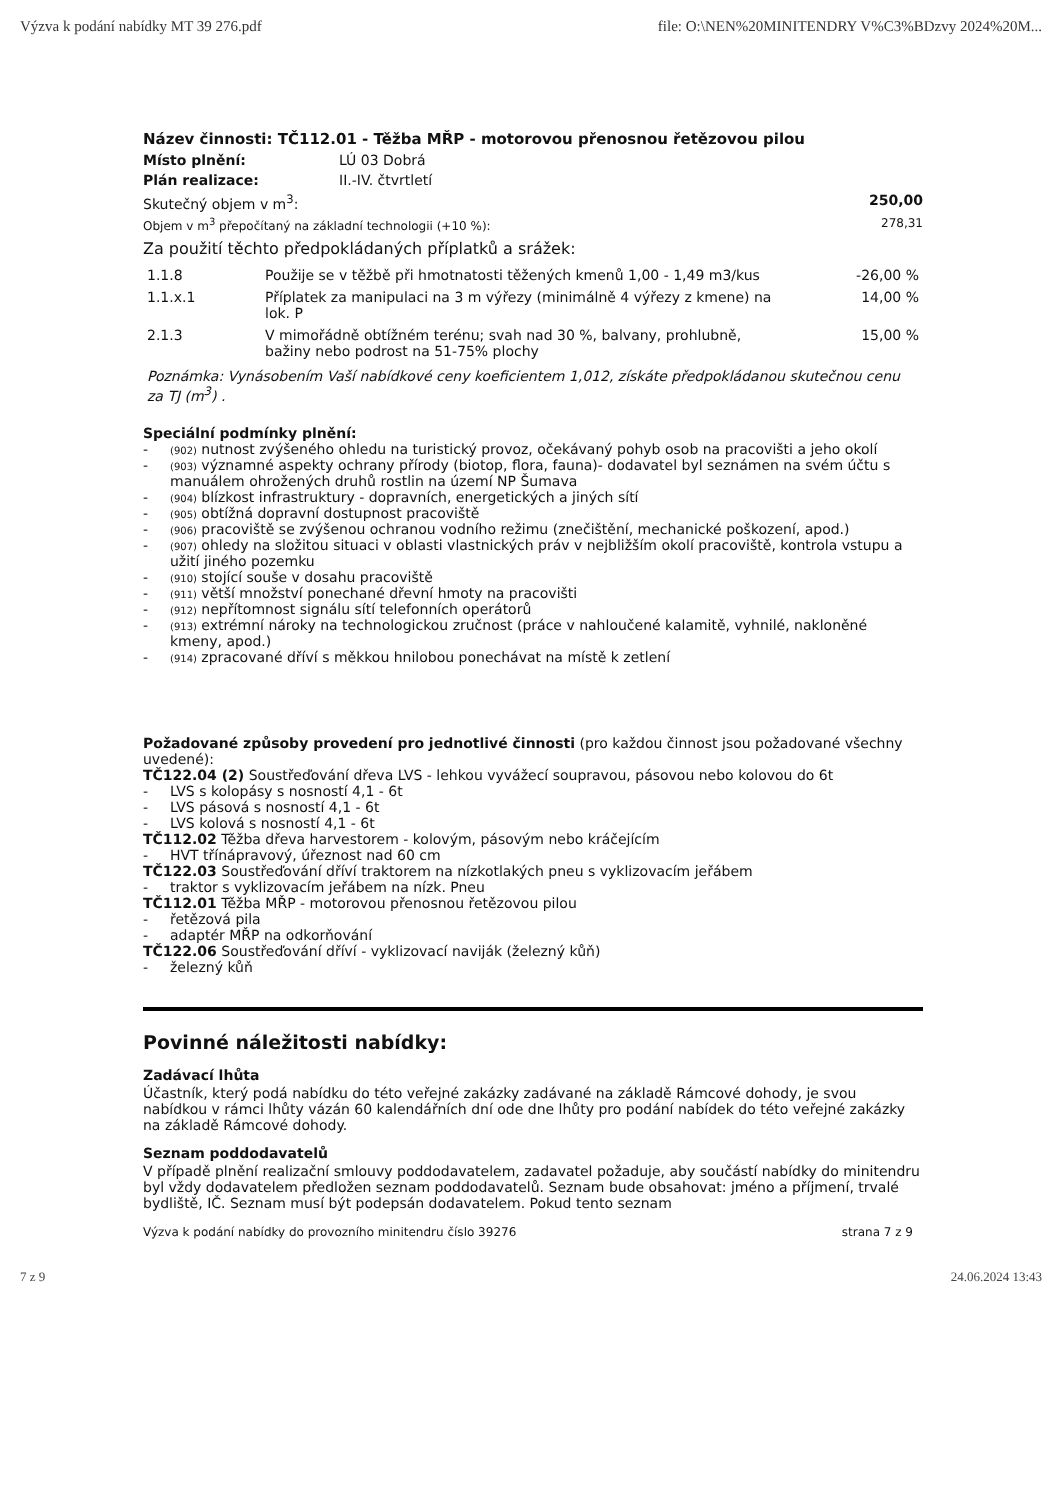Výzva k podání nabídky MT 39 276.pdf file: O:\NEN%20MINITENDRY V%C3%BDzvy 2024%20M...
Název činnosti: TČ112.01 - Těžba MŘP - motorovou přenosnou řetězovou pilou
Místo plnění: LÚ 03 Dobrá
Plán realizace: II.-IV. čtvrtletí
Skutečný objem v m<sup>3</sup>: 250,00
Objem v m<sup>3</sup> přepočítaný na základní technologii (+10 %): 278,31
Za použití těchto předpokládaných příplatků a srážek:
| 1.1.8 | Použije se v těžbě při hmotnatosti těžených kmenů 1,00 - 1,49 m3/kus | -26,00 % |
| 1.1.x.1 | Příplatek za manipulaci na 3 m výřezy (minimálně 4 výřezy z kmene) na lok. P | 14,00 % |
| 2.1.3 | V mimořádně obtížném terénu; svah nad 30 %, balvany, prohlubně, bažiny nebo podrost na 51-75% plochy | 15,00 % |
Poznámka: Vynásobením Vaší nabídkové ceny koeficientem 1,012, získáte předpokládanou skutečnou cenu za TJ (m<sup>3</sup>) .
Speciální podmínky plnění:
- (902) nutnost zvýšeného ohledu na turistický provoz, očekávaný pohyb osob na pracovišti a jeho okolí
- (903) významné aspekty ochrany přírody (biotop, flora, fauna)- dodavatel byl seznámen na svém účtu s manuálem ohrožených druhů rostlin na území NP Šumava
- (904) blízkost infrastruktury - dopravních, energetických a jiných sítí
- (905) obtížná dopravní dostupnost pracoviště
- (906) pracoviště se zvýšenou ochranou vodního režimu (znečištění, mechanické poškození, apod.)
- (907) ohledy na složitou situaci v oblasti vlastnických práv v nejbližším okolí pracoviště, kontrola vstupu a užití jiného pozemku
- (910) stojící souše v dosahu pracoviště
- (911) větší množství ponechané dřevní hmoty na pracovišti
- (912) nepřítomnost signálu sítí telefonních operátorů
- (913) extrémní nároky na technologickou zručnost (práce v nahloučené kalamitě, vyhnilé, nakloněné kmeny, apod.)
- (914) zpracované dříví s měkkou hnilobou ponechávat na místě k zetlení
Požadované způsoby provedení pro jednotlivé činnosti (pro každou činnost jsou požadované všechny uvedené):
TČ122.04 (2) Soustřeďování dřeva LVS - lehkou vyvážecí soupravou, pásovou nebo kolovou do 6t
- LVS s kolopásy s nosností 4,1 - 6t
- LVS pásová s nosností 4,1 - 6t
- LVS kolová s nosností 4,1 - 6t
TČ112.02 Těžba dřeva harvestorem - kolovým, pásovým nebo kráčejícím
- HVT třínápravový, úřeznost nad 60 cm
TČ122.03 Soustřeďování dříví traktorem na nízkotlakých pneu s vyklizovacím jeřábem
- traktor s vyklizovacím jeřábem na nízk. Pneu
TČ112.01 Těžba MŘP - motorovou přenosnou řetězovou pilou
- řetězová pila
- adaptér MŘP na odkorňování
TČ122.06 Soustřeďování dříví - vyklizovací naviják (železný kůň)
- železný kůň
Povinné náležitosti nabídky:
Zadávací lhůta
Účastník, který podá nabídku do této veřejné zakázky zadávané na základě Rámcové dohody, je svou nabídkou v rámci lhůty vázán 60 kalendářních dní ode dne lhůty pro podání nabídek do této veřejné zakázky na základě Rámcové dohody.
Seznam poddodavatelů
V případě plnění realizační smlouvy poddodavatelem, zadavatel požaduje, aby součástí nabídky do minitendru byl vždy dodavatelem předložen seznam poddodavatelů. Seznam bude obsahovat: jméno a příjmení, trvalé bydliště, IČ. Seznam musí být podepsán dodavatelem. Pokud tento seznam
Výzva k podání nabídky do provozního minitendru číslo 39276 strana 7 z 9
7 z 9 24.06.2024 13:43